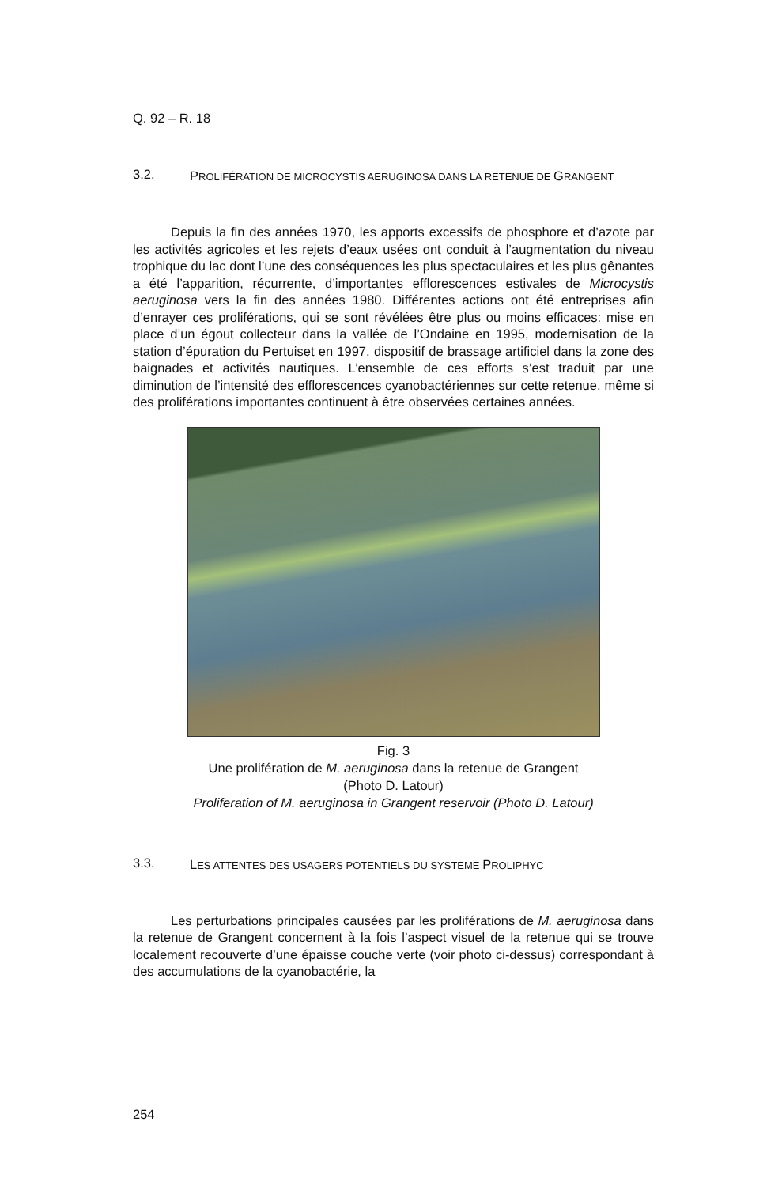Q. 92 – R. 18
3.2.
PROLIFÉRATION DE MICROCYSTIS AERUGINOSA DANS LA RETENUE DE GRANGENT
Depuis la fin des années 1970, les apports excessifs de phosphore et d’azote par les activités agricoles et les rejets d’eaux usées ont conduit à l’augmentation du niveau trophique du lac dont l’une des conséquences les plus spectaculaires et les plus gênantes a été l’apparition, récurrente, d’importantes efflorescences estivales de Microcystis aeruginosa vers la fin des années 1980. Différentes actions ont été entreprises afin d’enrayer ces proliférations, qui se sont révélées être plus ou moins efficaces: mise en place d’un égout collecteur dans la vallée de l’Ondaine en 1995, modernisation de la station d’épuration du Pertuiset en 1997, dispositif de brassage artificiel dans la zone des baignades et activités nautiques. L’ensemble de ces efforts s’est traduit par une diminution de l’intensité des efflorescences cyanobactériennes sur cette retenue, même si des proliférations importantes continuent à être observées certaines années.
Fig. 3
Une prolifération de M. aeruginosa dans la retenue de Grangent
(Photo D. Latour)
Proliferation of M. aeruginosa in Grangent reservoir (Photo D. Latour)
3.3.
LES ATTENTES DES USAGERS POTENTIELS DU SYSTEME PROLIPHYC
Les perturbations principales causées par les proliférations de M. aeruginosa dans la retenue de Grangent concernent à la fois l’aspect visuel de la retenue qui se trouve localement recouverte d’une épaisse couche verte (voir photo ci-dessus) correspondant à des accumulations de la cyanobactérie, la
254